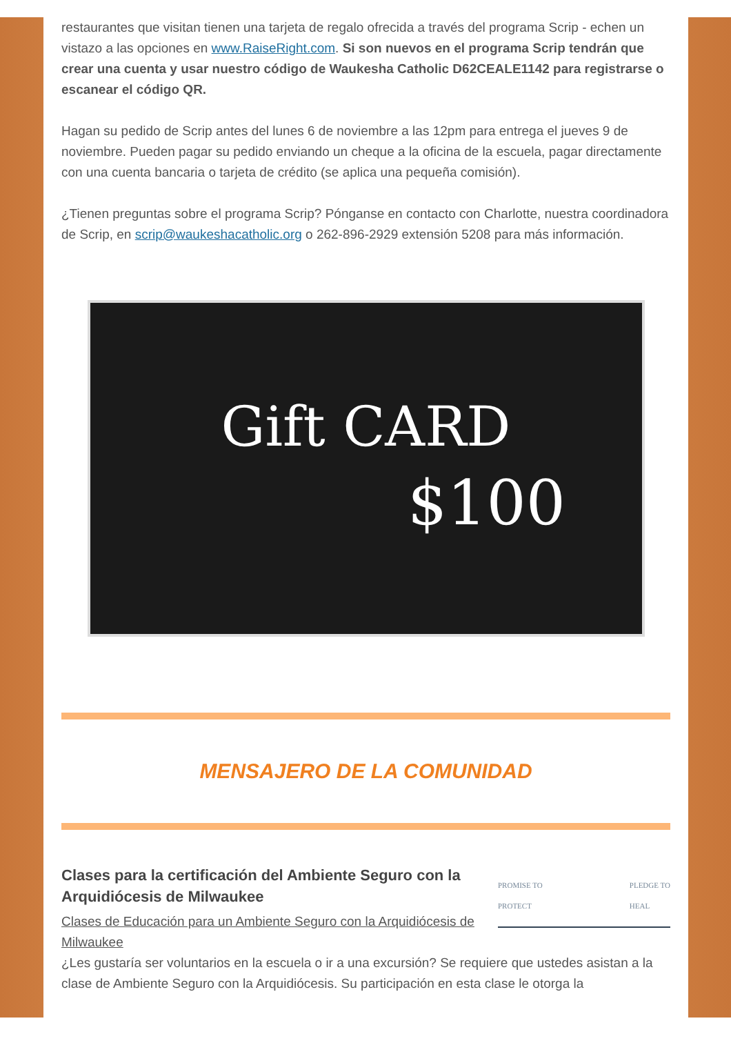restaurantes que visitan tienen una tarjeta de regalo ofrecida a través del programa Scrip - echen un vistazo a las opciones en www.RaiseRight.com. Si son nuevos en el programa Scrip tendrán que crear una cuenta y usar nuestro código de Waukesha Catholic D62CEALE1142 para registrarse o escanear el código QR.
Hagan su pedido de Scrip antes del lunes 6 de noviembre a las 12pm para entrega el jueves 9 de noviembre. Pueden pagar su pedido enviando un cheque a la oficina de la escuela, pagar directamente con una cuenta bancaria o tarjeta de crédito (se aplica una pequeña comisión).
¿Tienen preguntas sobre el programa Scrip? Pónganse en contacto con Charlotte, nuestra coordinadora de Scrip, en scrip@waukeshacatholic.org o 262-896-2929 extensión 5208 para más información.
Gift CARD
$100
MENSAJERO DE LA COMUNIDAD
Clases para la certificación del Ambiente Seguro con la Arquidiócesis de Milwaukee
Clases de Educación para un Ambiente Seguro con la Arquidiócesis de Milwaukee
PROMISE TO
PROTECT PLEDGE TO
HEAL
¿Les gustaría ser voluntarios en la escuela o ir a una excursión? Se requiere que ustedes asistan a la clase de Ambiente Seguro con la Arquidiócesis. Su participación en esta clase le otorga la